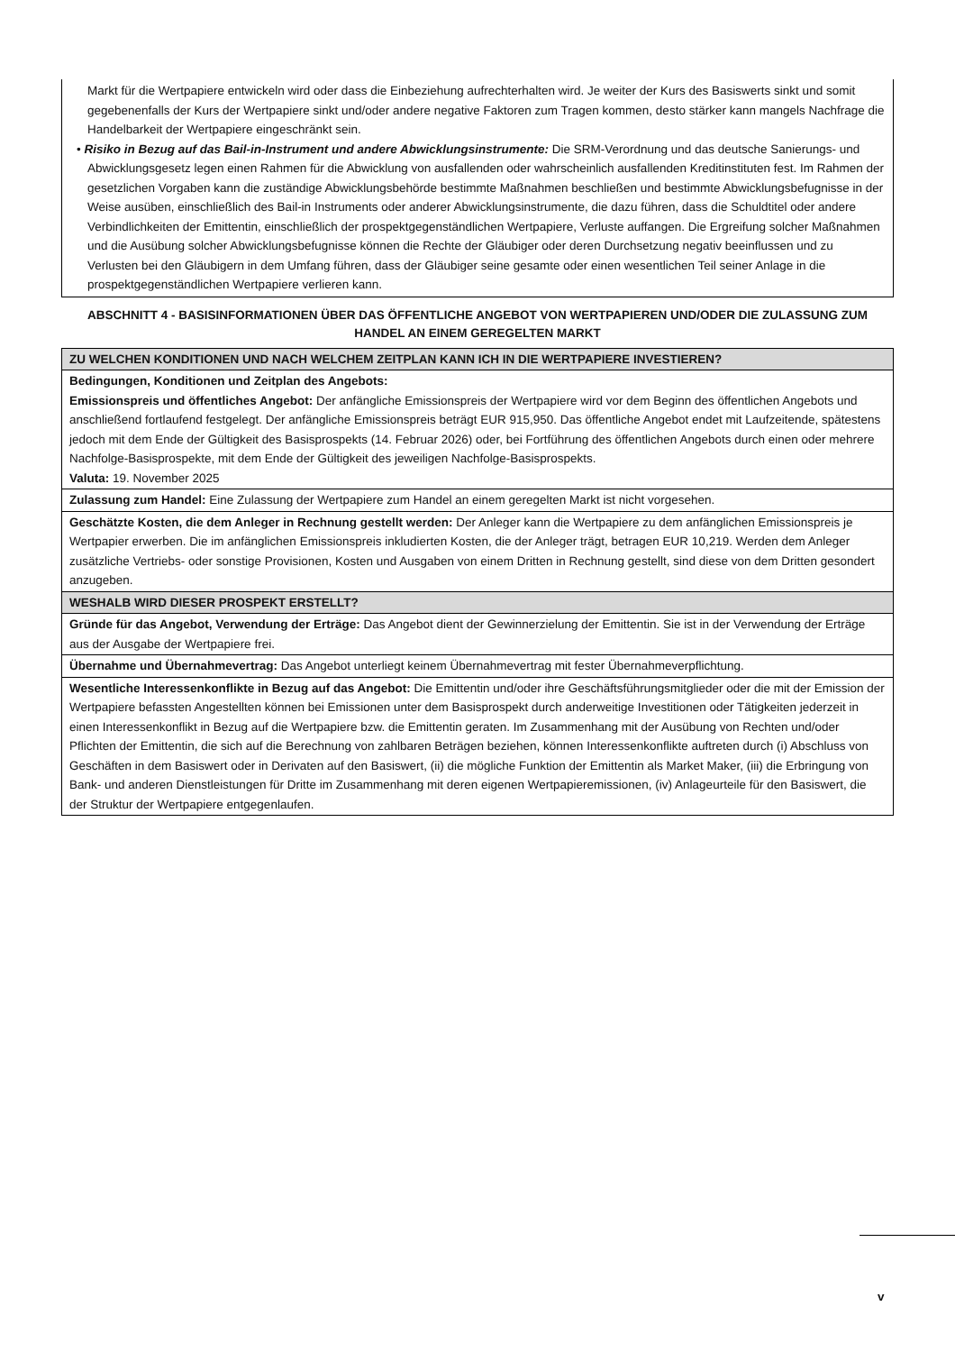Markt für die Wertpapiere entwickeln wird oder dass die Einbeziehung aufrechterhalten wird. Je weiter der Kurs des Basiswerts sinkt und somit gegebenenfalls der Kurs der Wertpapiere sinkt und/oder andere negative Faktoren zum Tragen kommen, desto stärker kann mangels Nachfrage die Handelbarkeit der Wertpapiere eingeschränkt sein.
• Risiko in Bezug auf das Bail-in-Instrument und andere Abwicklungsinstrumente: Die SRM-Verordnung und das deutsche Sanierungs- und Abwicklungsgesetz legen einen Rahmen für die Abwicklung von ausfallenden oder wahrscheinlich ausfallenden Kreditinstituten fest. Im Rahmen der gesetzlichen Vorgaben kann die zuständige Abwicklungsbehörde bestimmte Maßnahmen beschließen und bestimmte Abwicklungsbefugnisse in der Weise ausüben, einschließlich des Bail-in Instruments oder anderer Abwicklungsinstrumente, die dazu führen, dass die Schuldtitel oder andere Verbindlichkeiten der Emittentin, einschließlich der prospektgegenständlichen Wertpapiere, Verluste auffangen. Die Ergreifung solcher Maßnahmen und die Ausübung solcher Abwicklungsbefugnisse können die Rechte der Gläubiger oder deren Durchsetzung negativ beeinflussen und zu Verlusten bei den Gläubigern in dem Umfang führen, dass der Gläubiger seine gesamte oder einen wesentlichen Teil seiner Anlage in die prospektgegenständlichen Wertpapiere verlieren kann.
ABSCHNITT 4 - BASISINFORMATIONEN ÜBER DAS ÖFFENTLICHE ANGEBOT VON WERTPAPIEREN UND/ODER DIE ZULASSUNG ZUM HANDEL AN EINEM GEREGELTEN MARKT
| ZU WELCHEN KONDITIONEN UND NACH WELCHEM ZEITPLAN KANN ICH IN DIE WERTPAPIERE INVESTIEREN? |
| --- |
| Bedingungen, Konditionen und Zeitplan des Angebots: Emissionspreis und öffentliches Angebot: Der anfängliche Emissionspreis der Wertpapiere wird vor dem Beginn des öffentlichen Angebots und anschließend fortlaufend festgelegt. Der anfängliche Emissionspreis beträgt EUR 915,950. Das öffentliche Angebot endet mit Laufzeitende, spätestens jedoch mit dem Ende der Gültigkeit des Basisprospekts (14. Februar 2026) oder, bei Fortführung des öffentlichen Angebots durch einen oder mehrere Nachfolge-Basisprospekte, mit dem Ende der Gültigkeit des jeweiligen Nachfolge-Basisprospekts. Valuta: 19. November 2025 |
| Zulassung zum Handel: Eine Zulassung der Wertpapiere zum Handel an einem geregelten Markt ist nicht vorgesehen. |
| Geschätzte Kosten, die dem Anleger in Rechnung gestellt werden: Der Anleger kann die Wertpapiere zu dem anfänglichen Emissionspreis je Wertpapier erwerben. Die im anfänglichen Emissionspreis inkludierten Kosten, die der Anleger trägt, betragen EUR 10,219. Werden dem Anleger zusätzliche Vertriebs- oder sonstige Provisionen, Kosten und Ausgaben von einem Dritten in Rechnung gestellt, sind diese von dem Dritten gesondert anzugeben. |
| WESHALB WIRD DIESER PROSPEKT ERSTELLT? |
| Gründe für das Angebot, Verwendung der Erträge: Das Angebot dient der Gewinnerzielung der Emittentin. Sie ist in der Verwendung der Erträge aus der Ausgabe der Wertpapiere frei. |
| Übernahme und Übernahmevertrag: Das Angebot unterliegt keinem Übernahmevertrag mit fester Übernahmeverpflichtung. |
| Wesentliche Interessenkonflikte in Bezug auf das Angebot: Die Emittentin und/oder ihre Geschäftsführungsmitglieder oder die mit der Emission der Wertpapiere befassten Angestellten können bei Emissionen unter dem Basisprospekt durch anderweitige Investitionen oder Tätigkeiten jederzeit in einen Interessenkonflikt in Bezug auf die Wertpapiere bzw. die Emittentin geraten. Im Zusammenhang mit der Ausübung von Rechten und/oder Pflichten der Emittentin, die sich auf die Berechnung von zahlbaren Beträgen beziehen, können Interessenkonflikte auftreten durch (i) Abschluss von Geschäften in dem Basiswert oder in Derivaten auf den Basiswert, (ii) die mögliche Funktion der Emittentin als Market Maker, (iii) die Erbringung von Bank- und anderen Dienstleistungen für Dritte im Zusammenhang mit deren eigenen Wertpapieremissionen, (iv) Anlageurteile für den Basiswert, die der Struktur der Wertpapiere entgegenlaufen. |
v